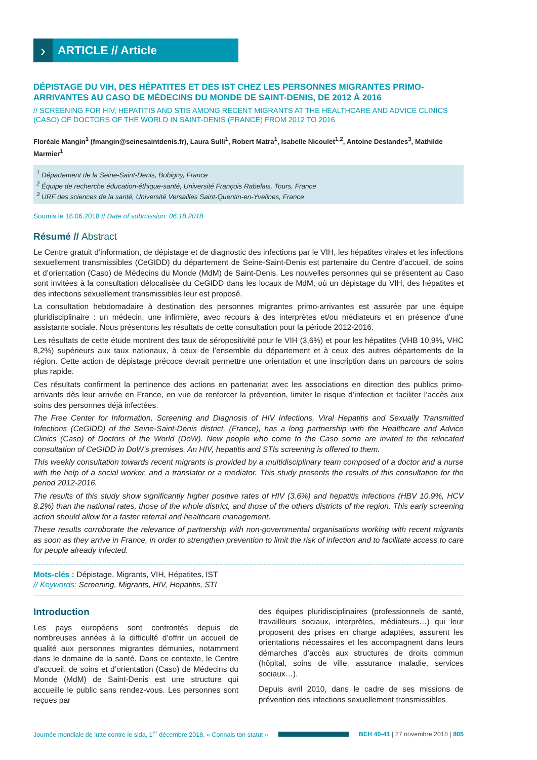›
ARTICLE // Article
DÉPISTAGE DU VIH, DES HÉPATITES ET DES IST CHEZ LES PERSONNES MIGRANTES PRIMO-ARRIVANTES AU CASO DE MÉDECINS DU MONDE DE SAINT-DENIS, DE 2012 À 2016
// SCREENING FOR HIV, HEPATITIS AND STIS AMONG RECENT MIGRANTS AT THE HEALTHCARE AND ADVICE CLINICS (CASO) OF DOCTORS OF THE WORLD IN SAINT-DENIS (FRANCE) FROM 2012 TO 2016
Floréale Mangin<sup>1</sup> (fmangin@seinesaintdenis.fr), Laura Sulli<sup>1</sup>, Robert Matra<sup>1</sup>, Isabelle Nicoulet<sup>1,2</sup>, Antoine Deslandes<sup>3</sup>, Mathilde Marmier<sup>1</sup>
<sup>1</sup> Département de la Seine-Saint-Denis, Bobigny, France
<sup>2</sup> Équipe de recherche éducation-éthique-santé, Université François Rabelais, Tours, France
<sup>3</sup> URF des sciences de la santé, Université Versailles Saint-Quentin-en-Yvelines, France
Soumis le 18.06.2018 // Date of submission: 06.18.2018
Résumé // Abstract
Le Centre gratuit d’information, de dépistage et de diagnostic des infections par le VIH, les hépatites virales et les infections sexuellement transmissibles (CeGIDD) du département de Seine-Saint-Denis est partenaire du Centre d’accueil, de soins et d’orientation (Caso) de Médecins du Monde (MdM) de Saint-Denis. Les nouvelles personnes qui se présentent au Caso sont invitées à la consultation délocalisée du CeGIDD dans les locaux de MdM, où un dépistage du VIH, des hépatites et des infections sexuellement transmissibles leur est proposé.
La consultation hebdomadaire à destination des personnes migrantes primo-arrivantes est assurée par une équipe pluridisciplinaire : un médecin, une infirmière, avec recours à des interprètes et/ou médiateurs et en présence d’une assistante sociale. Nous présentons les résultats de cette consultation pour la période 2012-2016.
Les résultats de cette étude montrent des taux de séropositivité pour le VIH (3,6%) et pour les hépatites (VHB 10,9%, VHC 8,2%) supérieurs aux taux nationaux, à ceux de l’ensemble du département et à ceux des autres départements de la région. Cette action de dépistage précoce devrait permettre une orientation et une inscription dans un parcours de soins plus rapide.
Ces résultats confirment la pertinence des actions en partenariat avec les associations en direction des publics primo-arrivants dès leur arrivée en France, en vue de renforcer la prévention, limiter le risque d’infection et faciliter l’accès aux soins des personnes déjà infectées.
The Free Center for Information, Screening and Diagnosis of HIV Infections, Viral Hepatitis and Sexually Transmitted Infections (CeGIDD) of the Seine-Saint-Denis district, (France), has a long partnership with the Healthcare and Advice Clinics (Caso) of Doctors of the World (DoW). New people who come to the Caso some are invited to the relocated consultation of CeGIDD in DoW’s premises. An HIV, hepatitis and STIs screening is offered to them.
This weekly consultation towards recent migrants is provided by a multidisciplinary team composed of a doctor and a nurse with the help of a social worker, and a translator or a mediator. This study presents the results of this consultation for the period 2012-2016.
The results of this study show significantly higher positive rates of HIV (3.6%) and hepatitis infections (HBV 10.9%, HCV 8.2%) than the national rates, those of the whole district, and those of the others districts of the region. This early screening action should allow for a faster referral and healthcare management.
These results corroborate the relevance of partnership with non-governmental organisations working with recent migrants as soon as they arrive in France, in order to strengthen prevention to limit the risk of infection and to facilitate access to care for people already infected.
Mots-clés : Dépistage, Migrants, VIH, Hépatites, IST
// Keywords: Screening, Migrants, HIV, Hepatitis, STI
Introduction
Les pays européens sont confrontés depuis de nombreuses années à la difficulté d’offrir un accueil de qualité aux personnes migrantes démunies, notamment dans le domaine de la santé. Dans ce contexte, le Centre d’accueil, de soins et d’orientation (Caso) de Médecins du Monde (MdM) de Saint-Denis est une structure qui accueille le public sans rendez-vous. Les personnes sont reçues par
des équipes pluridisciplinaires (professionnels de santé, travailleurs sociaux, interprètes, médiateurs…) qui leur proposent des prises en charge adaptées, assurent les orientations nécessaires et les accompagnent dans leurs démarches d’accès aux structures de droits commun (hôpital, soins de ville, assurance maladie, services sociaux…).
Depuis avril 2010, dans le cadre de ses missions de prévention des infections sexuellement transmissibles
Journée mondiale de lutte contre le sida, 1<sup>er</sup> décembre 2018, « Connais ton statut »
BEH 40-41 | 27 novembre 2018 | 805